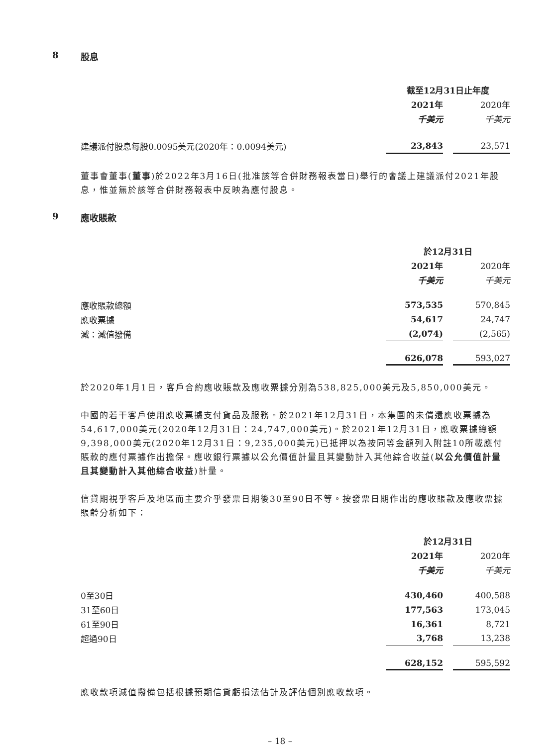8 股息
| | 截至12月31日止年度 | | |
| | 2021年 | | 2020年 |
| | 千美元 | | 千美元 |
| 建議派付股息每股0.0095美元(2020年：0.0094美元) | 23,843 | | 23,571 |
董事會董事(董事)於2022年3月16日(批准該等合併財務報表當日)舉行的會議上建議派付2021年股息，惟並無於該等合併財務報表中反映為應付股息。
9 應收賬款
| | 於12月31日 | | |
| | 2021年 | | 2020年 |
| | 千美元 | | 千美元 |
| 應收賬款總額 | 573,535 | | 570,845 |
| 應收票據 | 54,617 | | 24,747 |
| 減：減值撥備 | (2,074) | | (2,565) |
| | 626,078 | | 593,027 |
於2020年1月1日，客戶合約應收賬款及應收票據分別為538,825,000美元及5,850,000美元。
中國的若干客戶使用應收票據支付貨品及服務。於2021年12月31日，本集團的未償還應收票據為54,617,000美元(2020年12月31日：24,747,000美元)。於2021年12月31日，應收票據總額9,398,000美元(2020年12月31日：9,235,000美元)已抵押以為按同等金額列入附註10所載應付賬款的應付票據作出擔保。應收銀行票據以公允價值計量且其變動計入其他綜合收益(以公允價值計量且其變動計入其他綜合收益)計量。
信貸期視乎客戶及地區而主要介乎發票日期後30至90日不等。按發票日期作出的應收賬款及應收票據賬齡分析如下：
| | 於12月31日 | | |
| | 2021年 | | 2020年 |
| | 千美元 | | 千美元 |
| 0至30日 | 430,460 | | 400,588 |
| 31至60日 | 177,563 | | 173,045 |
| 61至90日 | 16,361 | | 8,721 |
| 超過90日 | 3,768 | | 13,238 |
| | 628,152 | | 595,592 |
應收款項減值撥備包括根據預期信貸虧損法估計及評估個別應收款項。
– 18 –